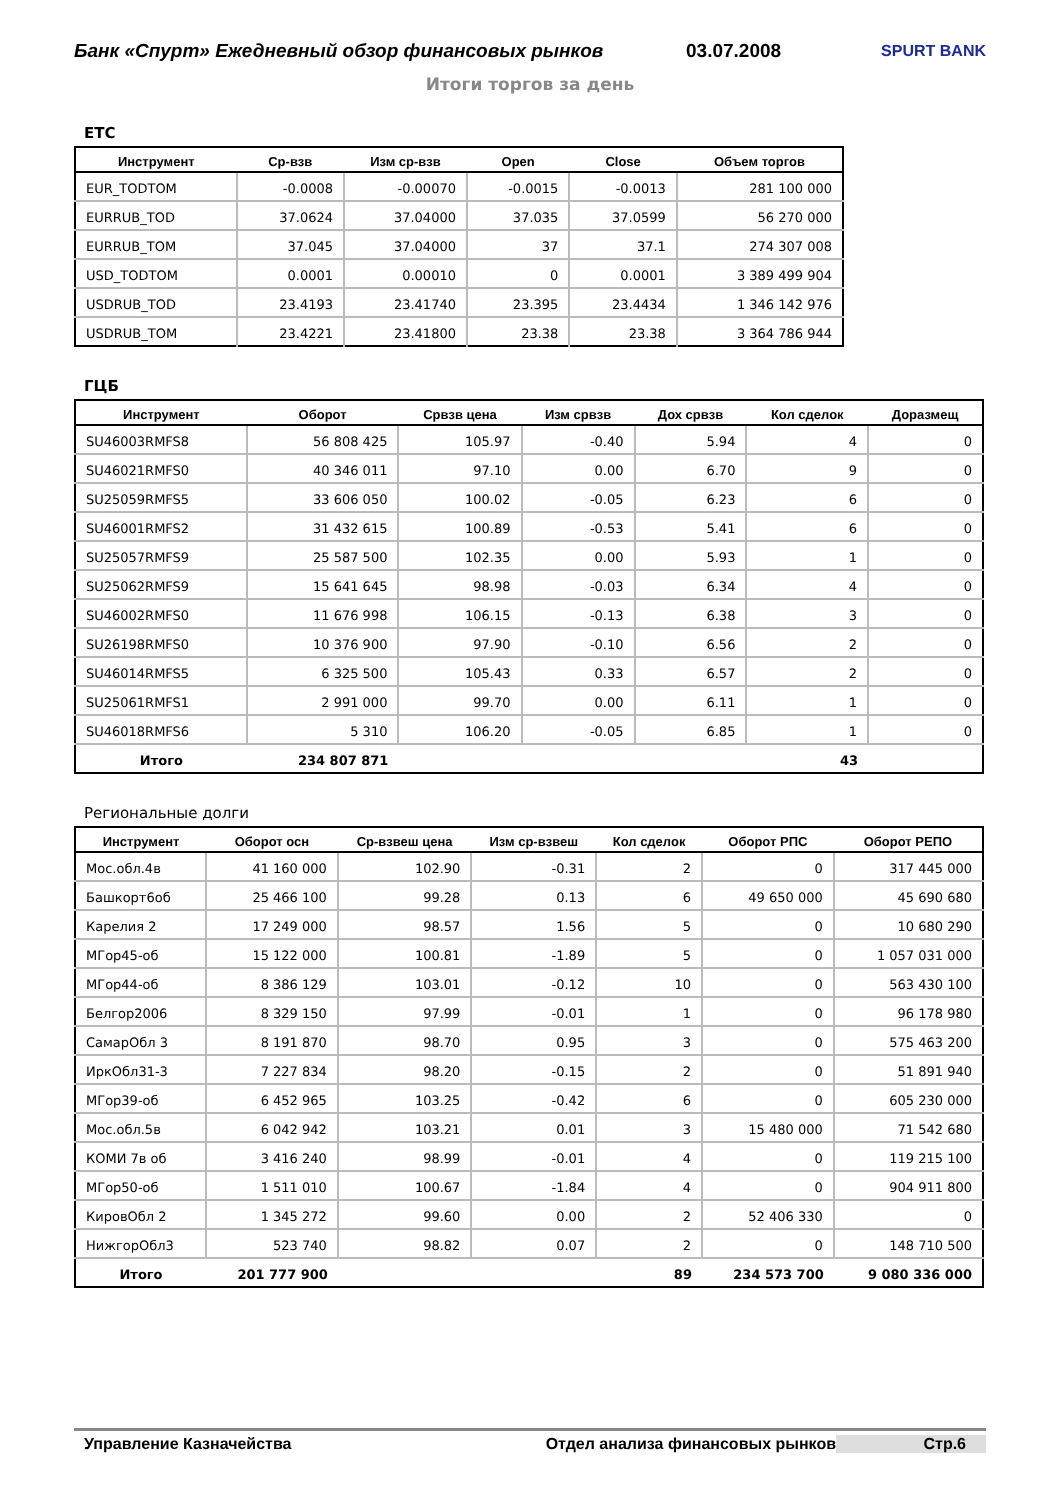Банк «Спурт» Ежедневный обзор финансовых рынков
03.07.2008
SPURT BANK
Итоги торгов за день
ЕТС
| Инструмент | Ср-взв | Изм ср-взв | Open | Close | Объем торгов |
| --- | --- | --- | --- | --- | --- |
| EUR_TODTOM | -0.0008 | -0.00070 | -0.0015 | -0.0013 | 281 100 000 |
| EURRUB_TOD | 37.0624 | 37.04000 | 37.035 | 37.0599 | 56 270 000 |
| EURRUB_TOM | 37.045 | 37.04000 | 37 | 37.1 | 274 307 008 |
| USD_TODTOM | 0.0001 | 0.00010 | 0 | 0.0001 | 3 389 499 904 |
| USDRUB_TOD | 23.4193 | 23.41740 | 23.395 | 23.4434 | 1 346 142 976 |
| USDRUB_TOM | 23.4221 | 23.41800 | 23.38 | 23.38 | 3 364 786 944 |
ГЦБ
| Инструмент | Оборот | Срвзв цена | Изм срвзв | Дох срвзв | Кол сделок | Доразмещ |
| --- | --- | --- | --- | --- | --- | --- |
| SU46003RMFS8 | 56 808 425 | 105.97 | -0.40 | 5.94 | 4 | 0 |
| SU46021RMFS0 | 40 346 011 | 97.10 | 0.00 | 6.70 | 9 | 0 |
| SU25059RMFS5 | 33 606 050 | 100.02 | -0.05 | 6.23 | 6 | 0 |
| SU46001RMFS2 | 31 432 615 | 100.89 | -0.53 | 5.41 | 6 | 0 |
| SU25057RMFS9 | 25 587 500 | 102.35 | 0.00 | 5.93 | 1 | 0 |
| SU25062RMFS9 | 15 641 645 | 98.98 | -0.03 | 6.34 | 4 | 0 |
| SU46002RMFS0 | 11 676 998 | 106.15 | -0.13 | 6.38 | 3 | 0 |
| SU26198RMFS0 | 10 376 900 | 97.90 | -0.10 | 6.56 | 2 | 0 |
| SU46014RMFS5 | 6 325 500 | 105.43 | 0.33 | 6.57 | 2 | 0 |
| SU25061RMFS1 | 2 991 000 | 99.70 | 0.00 | 6.11 | 1 | 0 |
| SU46018RMFS6 | 5 310 | 106.20 | -0.05 | 6.85 | 1 | 0 |
| Итого | 234 807 871 | | | | 43 | |
Региональные долги
| Инструмент | Оборот осн | Ср-взвеш цена | Изм ср-взвеш | Кол сделок | Оборот РПС | Оборот РЕПО |
| --- | --- | --- | --- | --- | --- | --- |
| Мос.обл.4в | 41 160 000 | 102.90 | -0.31 | 2 | 0 | 317 445 000 |
| Башкорт6об | 25 466 100 | 99.28 | 0.13 | 6 | 49 650 000 | 45 690 680 |
| Карелия 2 | 17 249 000 | 98.57 | 1.56 | 5 | 0 | 10 680 290 |
| МГор45-об | 15 122 000 | 100.81 | -1.89 | 5 | 0 | 1 057 031 000 |
| МГор44-об | 8 386 129 | 103.01 | -0.12 | 10 | 0 | 563 430 100 |
| Белгор2006 | 8 329 150 | 97.99 | -0.01 | 1 | 0 | 96 178 980 |
| СамарОбл 3 | 8 191 870 | 98.70 | 0.95 | 3 | 0 | 575 463 200 |
| ИркОбл31-3 | 7 227 834 | 98.20 | -0.15 | 2 | 0 | 51 891 940 |
| МГор39-об | 6 452 965 | 103.25 | -0.42 | 6 | 0 | 605 230 000 |
| Мос.обл.5в | 6 042 942 | 103.21 | 0.01 | 3 | 15 480 000 | 71 542 680 |
| КОМИ 7в об | 3 416 240 | 98.99 | -0.01 | 4 | 0 | 119 215 100 |
| МГор50-об | 1 511 010 | 100.67 | -1.84 | 4 | 0 | 904 911 800 |
| КировОбл 2 | 1 345 272 | 99.60 | 0.00 | 2 | 52 406 330 | 0 |
| НижгорОбл3 | 523 740 | 98.82 | 0.07 | 2 | 0 | 148 710 500 |
| Итого | 201 777 900 | | | 89 | 234 573 700 | 9 080 336 000 |
Управление Казначейства Отдел анализа финансовых рынков
Стр.6